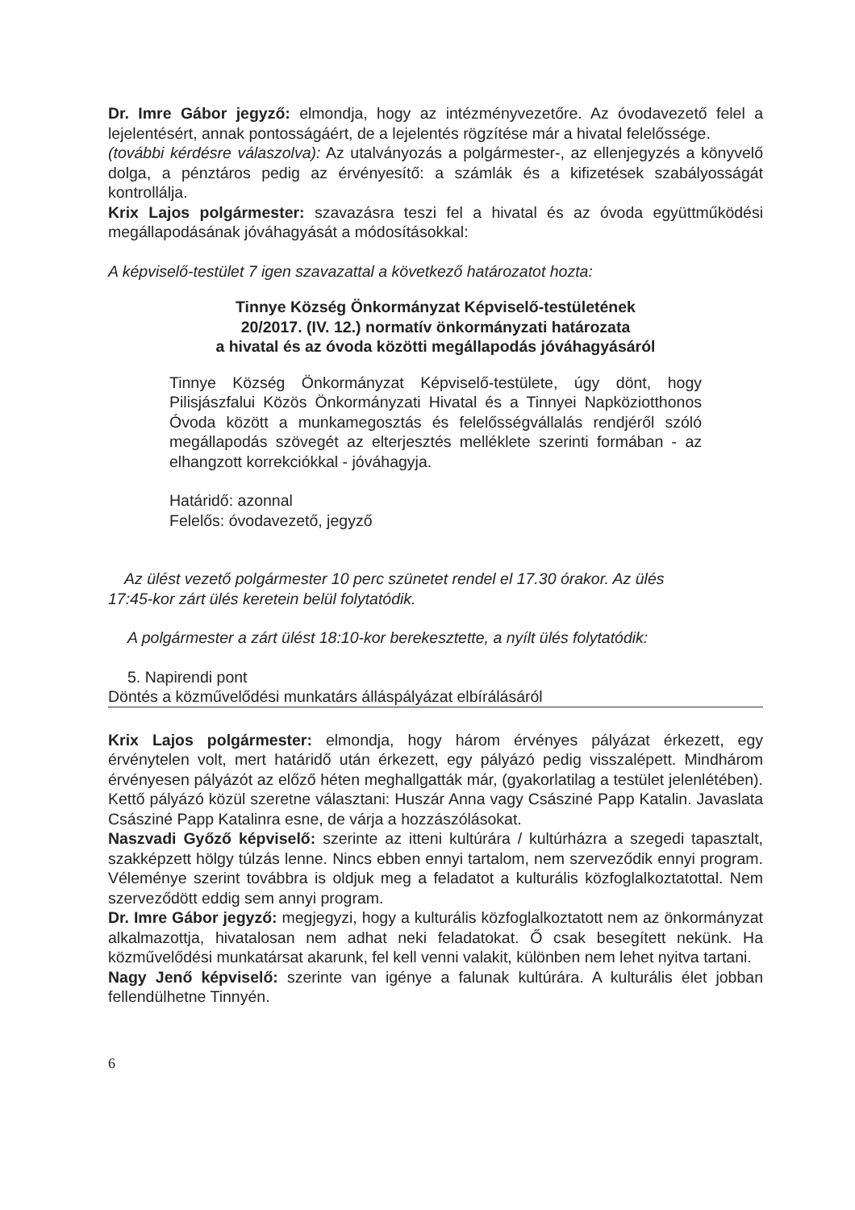Dr. Imre Gábor jegyző: elmondja, hogy az intézményvezetőre. Az óvodavezető felel a lejelentésért, annak pontosságáért, de a lejelentés rögzítése már a hivatal felelőssége.
(további kérdésre válaszolva): Az utalványozás a polgármester-, az ellenjegyzés a könyvelő dolga, a pénztáros pedig az érvényesítő: a számlák és a kifizetések szabályosságát kontrollálja.
Krix Lajos polgármester: szavazásra teszi fel a hivatal és az óvoda együttműködési megállapodásának jóváhagyását a módosításokkal:
A képviselő-testület 7 igen szavazattal a következő határozatot hozta:
Tinnye Község Önkormányzat Képviselő-testületének
20/2017. (IV. 12.) normatív önkormányzati határozata
a hivatal és az óvoda közötti megállapodás jóváhagyásáról
Tinnye Község Önkormányzat Képviselő-testülete, úgy dönt, hogy Pilisjászfalui Közös Önkormányzati Hivatal és a Tinnyei Napköziotthonos Óvoda között a munkamegosztás és felelősségvállalás rendjéről szóló megállapodás szövegét az elterjesztés melléklete szerinti formában - az elhangzott korrekciókkal - jóváhagyja.
Határidő: azonnal
Felelős: óvodavezető, jegyző
Az ülést vezető polgármester 10 perc szünetet rendel el 17.30 órakor. Az ülés
17:45-kor zárt ülés keretein belül folytatódik.
A polgármester a zárt ülést 18:10-kor berekesztette, a nyílt ülés folytatódik:
5. Napirendi pont
Döntés a közművelődési munkatárs álláspályázat elbírálásáról
Krix Lajos polgármester: elmondja, hogy három érvényes pályázat érkezett, egy érvénytelen volt, mert határidő után érkezett, egy pályázó pedig visszalépett. Mindhárom érvényesen pályázót az előző héten meghallgatták már, (gyakorlatilag a testület jelenlétében). Kettő pályázó közül szeretne választani: Huszár Anna vagy Császiné Papp Katalin. Javaslata Császiné Papp Katalinra esne, de várja a hozzászólásokat.
Naszvadi Győző képviselő: szerinte az itteni kultúrára / kultúrházra a szegedi tapasztalt, szakképzett hölgy túlzás lenne. Nincs ebben ennyi tartalom, nem szerveződik ennyi program. Véleménye szerint továbbra is oldjuk meg a feladatot a kulturális közfoglalkoztatottal. Nem szerveződött eddig sem annyi program.
Dr. Imre Gábor jegyző: megjegyzi, hogy a kulturális közfoglalkoztatott nem az önkormányzat alkalmazottja, hivatalosan nem adhat neki feladatokat. Ő csak besegített nekünk. Ha közművelődési munkatársat akarunk, fel kell venni valakit, különben nem lehet nyitva tartani.
Nagy Jenő képviselő: szerinte van igénye a falunak kultúrára. A kulturális élet jobban fellendülhetne Tinnyén.
6